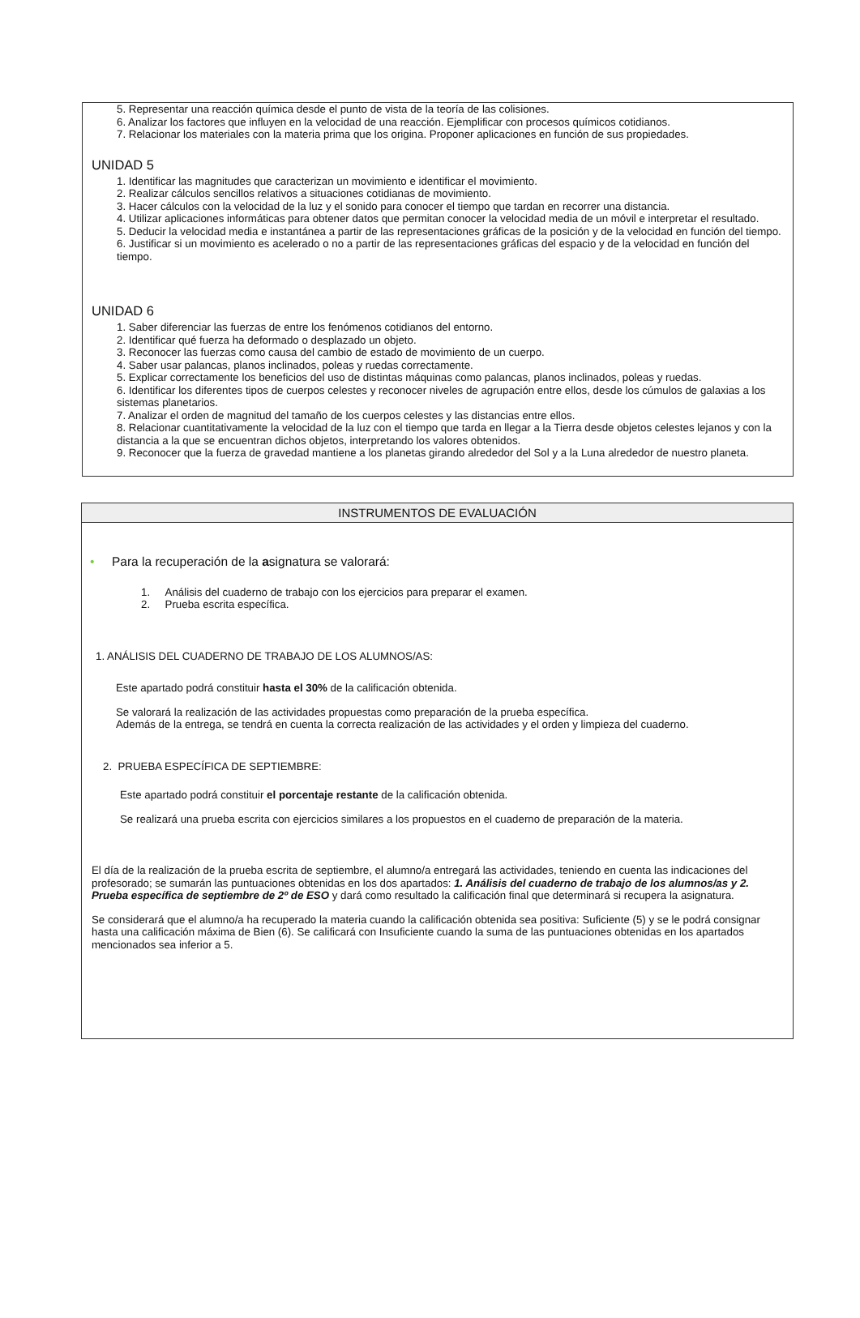5. Representar una reacción química desde el punto de vista de la teoría de las colisiones.
6. Analizar los factores que influyen en la velocidad de una reacción. Ejemplificar con procesos químicos cotidianos.
7. Relacionar los materiales con la materia prima que los origina. Proponer aplicaciones en función de sus propiedades.
UNIDAD 5
1. Identificar las magnitudes que caracterizan un movimiento e identificar el movimiento.
2. Realizar cálculos sencillos relativos a situaciones cotidianas de movimiento.
3. Hacer cálculos con la velocidad de la luz y el sonido para conocer el tiempo que tardan en recorrer una distancia.
4. Utilizar aplicaciones informáticas para obtener datos que permitan conocer la velocidad media de un móvil e interpretar el resultado.
5. Deducir la velocidad media e instantánea a partir de las representaciones gráficas de la posición y de la velocidad en función del tiempo.
6. Justificar si un movimiento es acelerado o no a partir de las representaciones gráficas del espacio y de la velocidad en función del tiempo.
UNIDAD 6
1. Saber diferenciar las fuerzas de entre los fenómenos cotidianos del entorno.
2. Identificar qué fuerza ha deformado o desplazado un objeto.
3. Reconocer las fuerzas como causa del cambio de estado de movimiento de un cuerpo.
4. Saber usar palancas, planos inclinados, poleas y ruedas correctamente.
5. Explicar correctamente los beneficios del uso de distintas máquinas como palancas, planos inclinados, poleas y ruedas.
6. Identificar los diferentes tipos de cuerpos celestes y reconocer niveles de agrupación entre ellos, desde los cúmulos de galaxias a los sistemas planetarios.
7. Analizar el orden de magnitud del tamaño de los cuerpos celestes y las distancias entre ellos.
8. Relacionar cuantitativamente la velocidad de la luz con el tiempo que tarda en llegar a la Tierra desde objetos celestes lejanos y con la distancia a la que se encuentran dichos objetos, interpretando los valores obtenidos.
9. Reconocer que la fuerza de gravedad mantiene a los planetas girando alrededor del Sol y a la Luna alrededor de nuestro planeta.
INSTRUMENTOS DE EVALUACIÓN
• Para la recuperación de la asignatura se valorará:
1. Análisis del cuaderno de trabajo con los ejercicios para preparar el examen.
2. Prueba escrita específica.
1. ANÁLISIS DEL CUADERNO DE TRABAJO DE LOS ALUMNOS/AS:
Este apartado podrá constituir hasta el 30% de la calificación obtenida.
Se valorará la realización de las actividades propuestas como preparación de la prueba específica.
Además de la entrega, se tendrá en cuenta la correcta realización de las actividades y el orden y limpieza del cuaderno.
2. PRUEBA ESPECÍFICA DE SEPTIEMBRE:
Este apartado podrá constituir el porcentaje restante de la calificación obtenida.
Se realizará una prueba escrita con ejercicios similares a los propuestos en el cuaderno de preparación de la materia.
El día de la realización de la prueba escrita de septiembre, el alumno/a entregará las actividades, teniendo en cuenta las indicaciones del profesorado; se sumarán las puntuaciones obtenidas en los dos apartados: 1. Análisis del cuaderno de trabajo de los alumnos/as y 2. Prueba específica de septiembre de 2º de ESO y dará como resultado la calificación final que determinará si recupera la asignatura.
Se considerará que el alumno/a ha recuperado la materia cuando la calificación obtenida sea positiva: Suficiente (5) y se le podrá consignar hasta una calificación máxima de Bien (6). Se calificará con Insuficiente cuando la suma de las puntuaciones obtenidas en los apartados mencionados sea inferior a 5.